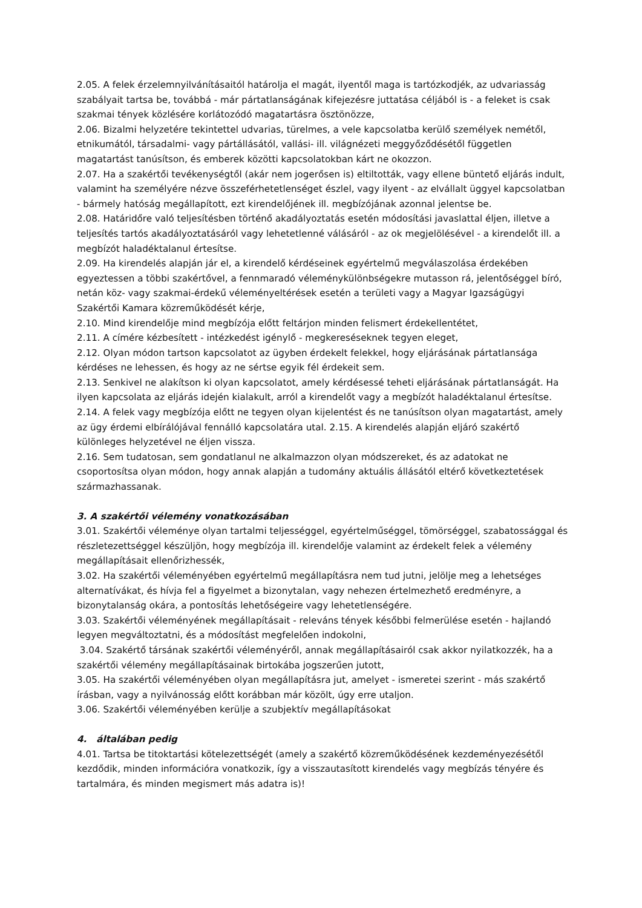2.05. A felek érzelemnyilvánításaitól határolja el magát, ilyentől maga is tartózkodjék, az udvariasság szabályait tartsa be, továbbá - már pártatlanságának kifejezésre juttatása céljából is - a feleket is csak szakmai tények közlésére korlátozódó magatartásra ösztönözze,
2.06. Bizalmi helyzetére tekintettel udvarias, türelmes, a vele kapcsolatba kerülő személyek nemétől, etnikumától, társadalmi- vagy pártállásától, vallási- ill. világnézeti meggyőződésétől független magatartást tanúsítson, és emberek közötti kapcsolatokban kárt ne okozzon.
2.07. Ha a szakértői tevékenységtől (akár nem jogerősen is) eltiltották, vagy ellene büntető eljárás indult, valamint ha személyére nézve összeférhetetlenséget észlel, vagy ilyent - az elvállalt üggyel kapcsolatban - bármely hatóság megállapított, ezt kirendelőjének ill. megbízójának azonnal jelentse be.
2.08. Határidőre való teljesítésben történő akadályoztatás esetén módosítási javaslattal éljen, illetve a teljesítés tartós akadályoztatásáról vagy lehetetlenné válásáról - az ok megjelölésével - a kirendelőt ill. a megbízót haladéktalanul értesítse.
2.09. Ha kirendelés alapján jár el, a kirendelő kérdéseinek egyértelmű megválaszolása érdekében egyeztessen a többi szakértővel, a fennmaradó véleménykülönbségekre mutasson rá, jelentőséggel bíró, netán köz- vagy szakmai-érdekű véleményeltérések esetén a területi vagy a Magyar Igazságügyi Szakértői Kamara közreműködését kérje,
2.10. Mind kirendelője mind megbízója előtt feltárjon minden felismert érdekellentétet,
2.11. A címére kézbesített - intézkedést igénylő - megkereséseknek tegyen eleget,
2.12. Olyan módon tartson kapcsolatot az ügyben érdekelt felekkel, hogy eljárásának pártatlansága kérdéses ne lehessen, és hogy az ne sértse egyik fél érdekeit sem.
2.13. Senkivel ne alakítson ki olyan kapcsolatot, amely kérdésessé teheti eljárásának pártatlanságát. Ha ilyen kapcsolata az eljárás idején kialakult, arról a kirendelőt vagy a megbízót haladéktalanul értesítse.
2.14. A felek vagy megbízója előtt ne tegyen olyan kijelentést és ne tanúsítson olyan magatartást, amely az ügy érdemi elbírálójával fennálló kapcsolatára utal. 2.15. A kirendelés alapján eljáró szakértő különleges helyzetével ne éljen vissza.
2.16. Sem tudatosan, sem gondatlanul ne alkalmazzon olyan módszereket, és az adatokat ne csoportosítsa olyan módon, hogy annak alapján a tudomány aktuális állásától eltérő következtetések származhassanak.
3. A szakértői vélemény vonatkozásában
3.01. Szakértői véleménye olyan tartalmi teljességgel, egyértelműséggel, tömörséggel, szabatossággal és részletezettséggel készüljön, hogy megbízója ill. kirendelője valamint az érdekelt felek a vélemény megállapításait ellenőrizhessék,
3.02. Ha szakértői véleményében egyértelmű megállapításra nem tud jutni, jelölje meg a lehetséges alternatívákat, és hívja fel a figyelmet a bizonytalan, vagy nehezen értelmezhető eredményre, a bizonytalanság okára, a pontosítás lehetőségeire vagy lehetetlenségére.
3.03. Szakértői véleményének megállapításait - releváns tények későbbi felmerülése esetén - hajlandó legyen megváltoztatni, és a módosítást megfelelően indokolni,
3.04. Szakértő társának szakértői véleményéről, annak megállapításairól csak akkor nyilatkozzék, ha a szakértői vélemény megállapításainak birtokába jogszerűen jutott,
3.05. Ha szakértői véleményében olyan megállapításra jut, amelyet - ismeretei szerint - más szakértő írásban, vagy a nyilvánosság előtt korábban már közölt, úgy erre utaljon.
3.06. Szakértői véleményében kerülje a szubjektív megállapításokat
4. általában pedig
4.01. Tartsa be titoktartási kötelezettségét (amely a szakértő közreműködésének kezdeményezésétől kezdődik, minden információra vonatkozik, így a visszautasított kirendelés vagy megbízás tényére és tartalmára, és minden megismert más adatra is)!